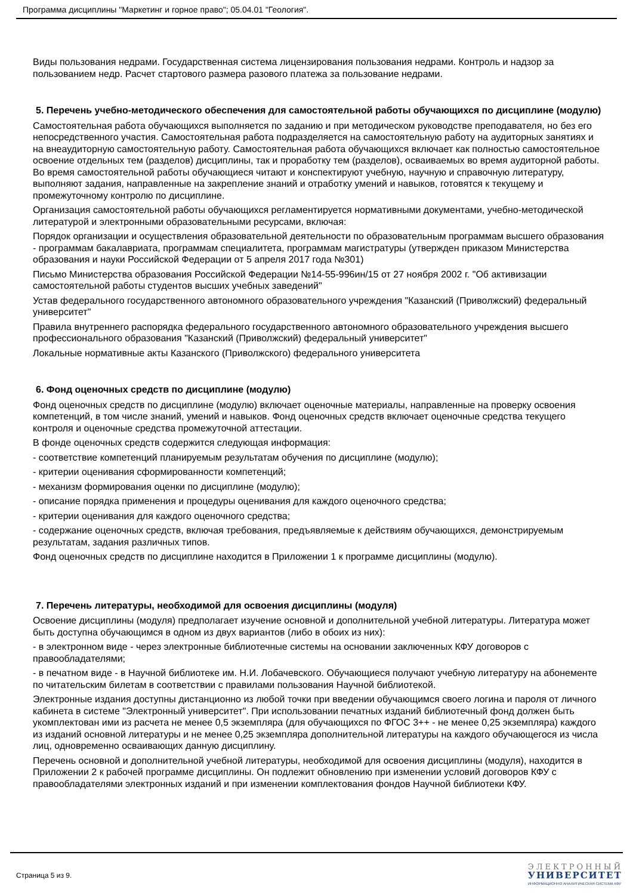Программа дисциплины "Маркетинг и горное право"; 05.04.01 "Геология".
Виды пользования недрами. Государственная система лицензирования пользования недрами. Контроль и надзор за пользованием недр. Расчет стартового размера разового платежа за пользование недрами.
5. Перечень учебно-методического обеспечения для самостоятельной работы обучающихся по дисциплине (модулю)
Самостоятельная работа обучающихся выполняется по заданию и при методическом руководстве преподавателя, но без его непосредственного участия. Самостоятельная работа подразделяется на самостоятельную работу на аудиторных занятиях и на внеаудиторную самостоятельную работу. Самостоятельная работа обучающихся включает как полностью самостоятельное освоение отдельных тем (разделов) дисциплины, так и проработку тем (разделов), осваиваемых во время аудиторной работы. Во время самостоятельной работы обучающиеся читают и конспектируют учебную, научную и справочную литературу, выполняют задания, направленные на закрепление знаний и отработку умений и навыков, готовятся к текущему и промежуточному контролю по дисциплине.
Организация самостоятельной работы обучающихся регламентируется нормативными документами, учебно-методической литературой и электронными образовательными ресурсами, включая:
Порядок организации и осуществления образовательной деятельности по образовательным программам высшего образования - программам бакалавриата, программам специалитета, программам магистратуры (утвержден приказом Министерства образования и науки Российской Федерации от 5 апреля 2017 года №301)
Письмо Министерства образования Российской Федерации №14-55-996ин/15 от 27 ноября 2002 г. "Об активизации самостоятельной работы студентов высших учебных заведений"
Устав федерального государственного автономного образовательного учреждения "Казанский (Приволжский) федеральный университет"
Правила внутреннего распорядка федерального государственного автономного образовательного учреждения высшего профессионального образования "Казанский (Приволжский) федеральный университет"
Локальные нормативные акты Казанского (Приволжского) федерального университета
6. Фонд оценочных средств по дисциплине (модулю)
Фонд оценочных средств по дисциплине (модулю) включает оценочные материалы, направленные на проверку освоения компетенций, в том числе знаний, умений и навыков. Фонд оценочных средств включает оценочные средства текущего контроля и оценочные средства промежуточной аттестации.
В фонде оценочных средств содержится следующая информация:
- соответствие компетенций планируемым результатам обучения по дисциплине (модулю);
- критерии оценивания сформированности компетенций;
- механизм формирования оценки по дисциплине (модулю);
- описание порядка применения и процедуры оценивания для каждого оценочного средства;
- критерии оценивания для каждого оценочного средства;
- содержание оценочных средств, включая требования, предъявляемые к действиям обучающихся, демонстрируемым результатам, задания различных типов.
Фонд оценочных средств по дисциплине находится в Приложении 1 к программе дисциплины (модулю).
7. Перечень литературы, необходимой для освоения дисциплины (модуля)
Освоение дисциплины (модуля) предполагает изучение основной и дополнительной учебной литературы. Литература может быть доступна обучающимся в одном из двух вариантов (либо в обоих из них):
- в электронном виде - через электронные библиотечные системы на основании заключенных КФУ договоров с правообладателями;
- в печатном виде - в Научной библиотеке им. Н.И. Лобачевского. Обучающиеся получают учебную литературу на абонементе по читательским билетам в соответствии с правилами пользования Научной библиотекой.
Электронные издания доступны дистанционно из любой точки при введении обучающимся своего логина и пароля от личного кабинета в системе "Электронный университет". При использовании печатных изданий библиотечный фонд должен быть укомплектован ими из расчета не менее 0,5 экземпляра (для обучающихся по ФГОС 3++ - не менее 0,25 экземпляра) каждого из изданий основной литературы и не менее 0,25 экземпляра дополнительной литературы на каждого обучающегося из числа лиц, одновременно осваивающих данную дисциплину.
Перечень основной и дополнительной учебной литературы, необходимой для освоения дисциплины (модуля), находится в Приложении 2 к рабочей программе дисциплины. Он подлежит обновлению при изменении условий договоров КФУ с правообладателями электронных изданий и при изменении комплектования фондов Научной библиотеки КФУ.
Страница 5 из 9.
ЭЛЕКТРОННЫЙ
УНИВЕРСИТЕТ
ИНФОРМАЦИОННО АНАЛИТИЧЕСКАЯ СИСТЕМА КФУ